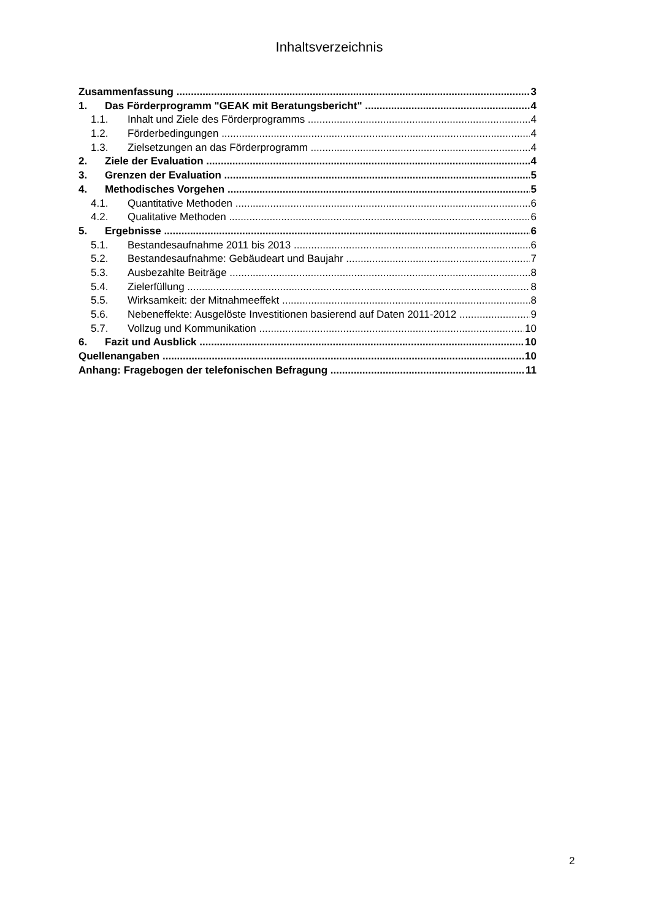Inhaltsverzeichnis
Zusammenfassung 3
1. Das Förderprogramm "GEAK mit Beratungsbericht" 4
1.1. Inhalt und Ziele des Förderprogramms 4
1.2. Förderbedingungen 4
1.3. Zielsetzungen an das Förderprogramm 4
2. Ziele der Evaluation 4
3. Grenzen der Evaluation 5
4. Methodisches Vorgehen 5
4.1. Quantitative Methoden 6
4.2. Qualitative Methoden 6
5. Ergebnisse 6
5.1. Bestandesaufnahme 2011 bis 2013 6
5.2. Bestandesaufnahme: Gebäudeart und Baujahr 7
5.3. Ausbezahlte Beiträge 8
5.4. Zielerfüllung 8
5.5. Wirksamkeit: der Mitnahmeeffekt 8
5.6. Nebeneffekte: Ausgelöste Investitionen basierend auf Daten 2011-2012 9
5.7. Vollzug und Kommunikation 10
6. Fazit und Ausblick 10
Quellenangaben 10
Anhang: Fragebogen der telefonischen Befragung 11
2